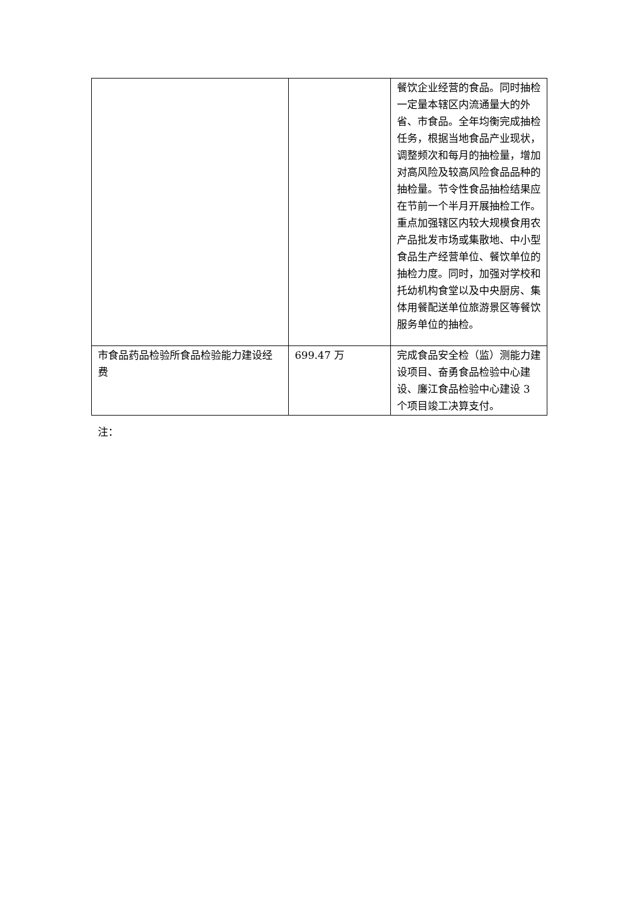| | | 餐饮企业经营的食品。同时抽检一定量本辖区内流通量大的外省、市食品。全年均衡完成抽检任务，根据当地食品产业现状，调整频次和每月的抽检量，增加对高风险及较高风险食品品种的抽检量。节令性食品抽检结果应在节前一个半月开展抽检工作。重点加强辖区内较大规模食用农产品批发市场或集散地、中小型食品生产经营单位、餐饮单位的抽检力度。同时，加强对学校和托幼机构食堂以及中央厨房、集体用餐配送单位旅游景区等餐饮服务单位的抽检。 |
| 市食品药品检验所食品检验能力建设经费 | 699.47 万 | 完成食品安全检（监）测能力建设项目、奋勇食品检验中心建设、廉江食品检验中心建设 3 个项目竣工决算支付。 |
注：